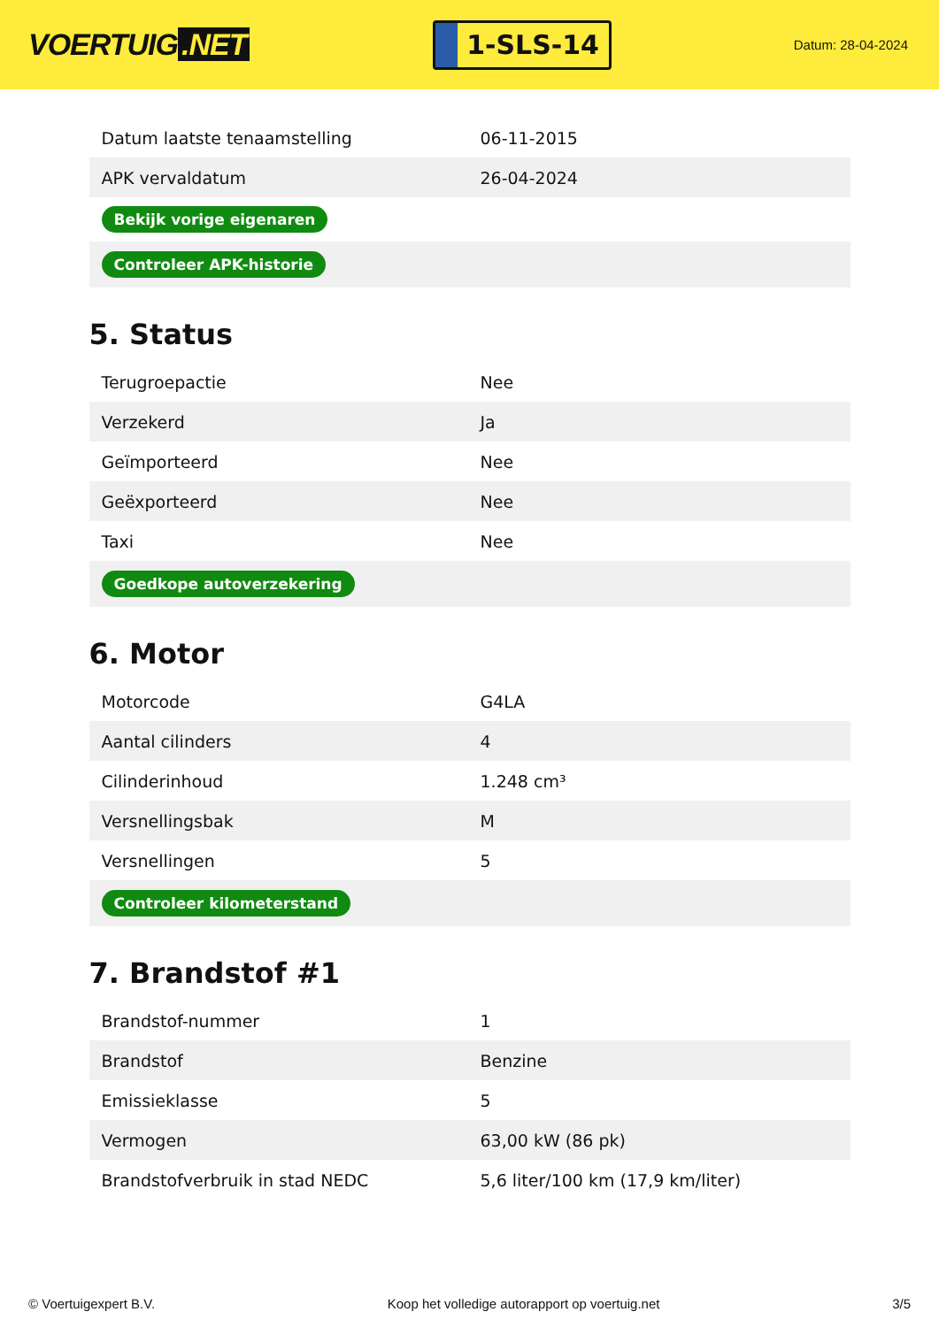VOERTUIG.NET
1-SLS-14
Datum: 28-04-2024
| Datum laatste tenaamstelling | 06-11-2015 |
| APK vervaldatum | 26-04-2024 |
| Bekijk vorige eigenaren | |
| Controleer APK-historie | |
5. Status
| Terugroepactie | Nee |
| Verzekerd | Ja |
| Geïmporteerd | Nee |
| Geëxporteerd | Nee |
| Taxi | Nee |
| Goedkope autoverzekering | |
6. Motor
| Motorcode | G4LA |
| Aantal cilinders | 4 |
| Cilinderinhoud | 1.248 cm³ |
| Versnellingsbak | M |
| Versnellingen | 5 |
| Controleer kilometerstand | |
7. Brandstof #1
| Brandstof-nummer | 1 |
| Brandstof | Benzine |
| Emissieklasse | 5 |
| Vermogen | 63,00 kW (86 pk) |
| Brandstofverbruik in stad NEDC | 5,6 liter/100 km (17,9 km/liter) |
© Voertuigexpert B.V. Koop het volledige autorapport op voertuig.net 3/5